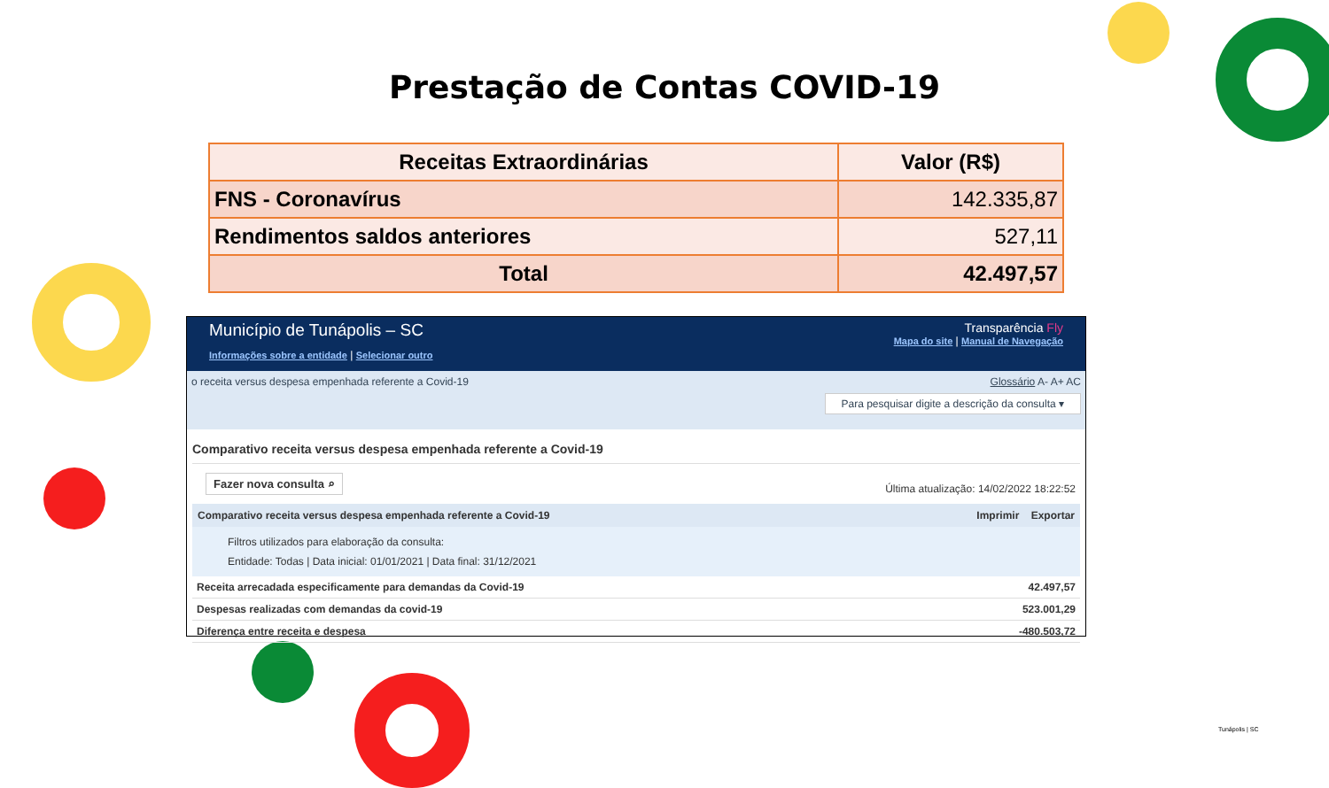Prestação de Contas COVID-19
| Receitas Extraordinárias | Valor (R$) |
| --- | --- |
| FNS - Coronavírus | 142.335,87 |
| Rendimentos saldos anteriores | 527,11 |
| Total | 42.497,57 |
Município de Tunápolis – SC
Informações sobre a entidade | Selecionar outro
Transparência Fly
Mapa do site | Manual de Navegação
o receita versus despesa empenhada referente a Covid-19
Glossário A- A+ AC
Para pesquisar digite a descrição da consulta ▾
Comparativo receita versus despesa empenhada referente a Covid-19
Fazer nova consulta ⌕ Última atualização: 14/02/2022 18:22:52
Comparativo receita versus despesa empenhada referente a Covid-19 Imprimir Exportar
Filtros utilizados para elaboração da consulta:
Entidade: Todas | Data inicial: 01/01/2021 | Data final: 31/12/2021
| Receita arrecadada especificamente para demandas da Covid-19 | 42.497,57 |
| Despesas realizadas com demandas da covid-19 | 523.001,29 |
| Diferença entre receita e despesa | -480.503,72 |
Tunápolis | SC